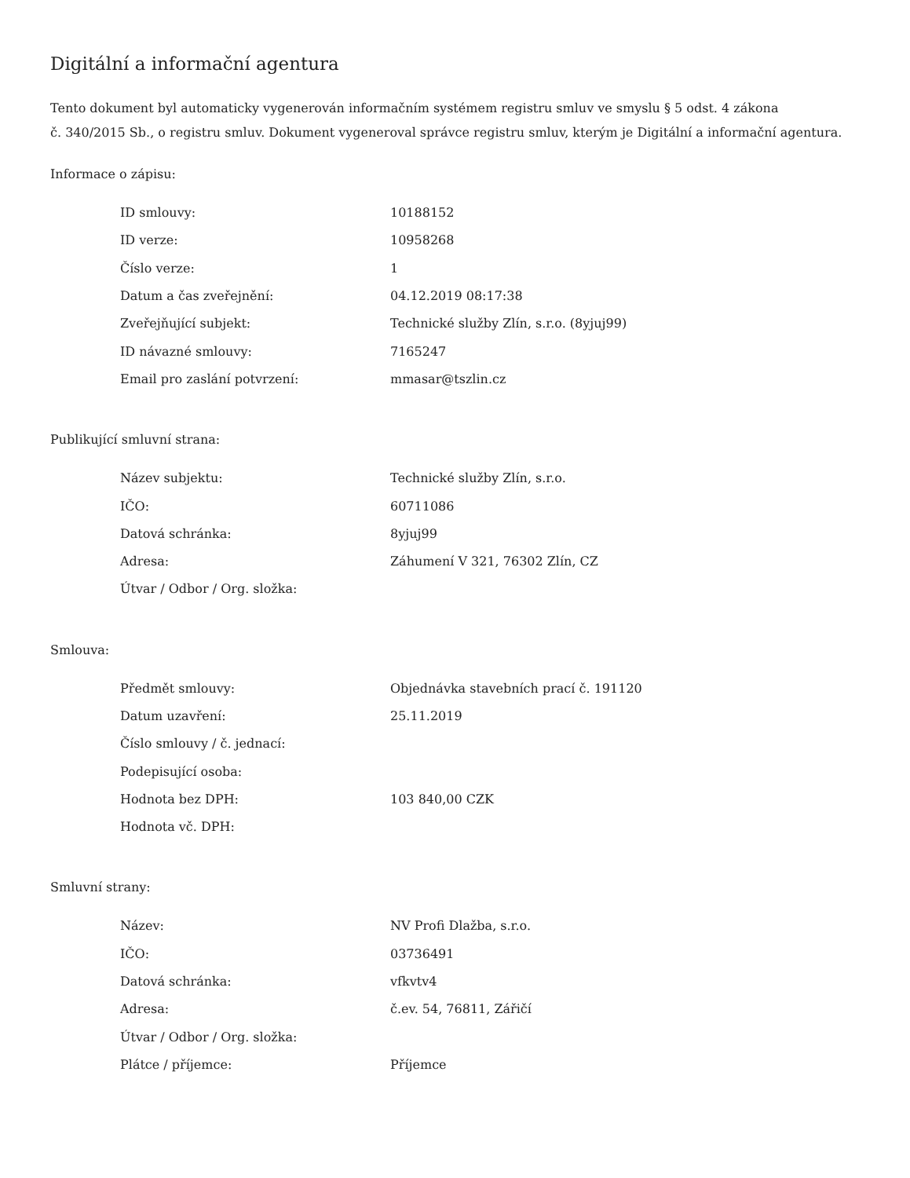Digitální a informační agentura
Tento dokument byl automaticky vygenerován informačním systémem registru smluv ve smyslu § 5 odst. 4 zákona
č. 340/2015 Sb., o registru smluv. Dokument vygeneroval správce registru smluv, kterým je Digitální a informační agentura.
Informace o zápisu:
| ID smlouvy: | 10188152 |
| ID verze: | 10958268 |
| Číslo verze: | 1 |
| Datum a čas zveřejnění: | 04.12.2019 08:17:38 |
| Zveřejňující subjekt: | Technické služby Zlín, s.r.o. (8yjuj99) |
| ID návazné smlouvy: | 7165247 |
| Email pro zaslání potvrzení: | mmasar@tszlin.cz |
Publikující smluvní strana:
| Název subjektu: | Technické služby Zlín, s.r.o. |
| IČO: | 60711086 |
| Datová schránka: | 8yjuj99 |
| Adresa: | Záhumení V 321, 76302 Zlín, CZ |
| Útvar / Odbor / Org. složka: | |
Smlouva:
| Předmět smlouvy: | Objednávka stavebních prací č. 191120 |
| Datum uzavření: | 25.11.2019 |
| Číslo smlouvy / č. jednací: | |
| Podepisující osoba: | |
| Hodnota bez DPH: | 103 840,00 CZK |
| Hodnota vč. DPH: | |
Smluvní strany:
| Název: | NV Profi Dlažba, s.r.o. |
| IČO: | 03736491 |
| Datová schránka: | vfkvtv4 |
| Adresa: | č.ev. 54, 76811, Zářičí |
| Útvar / Odbor / Org. složka: | |
| Plátce / příjemce: | Příjemce |